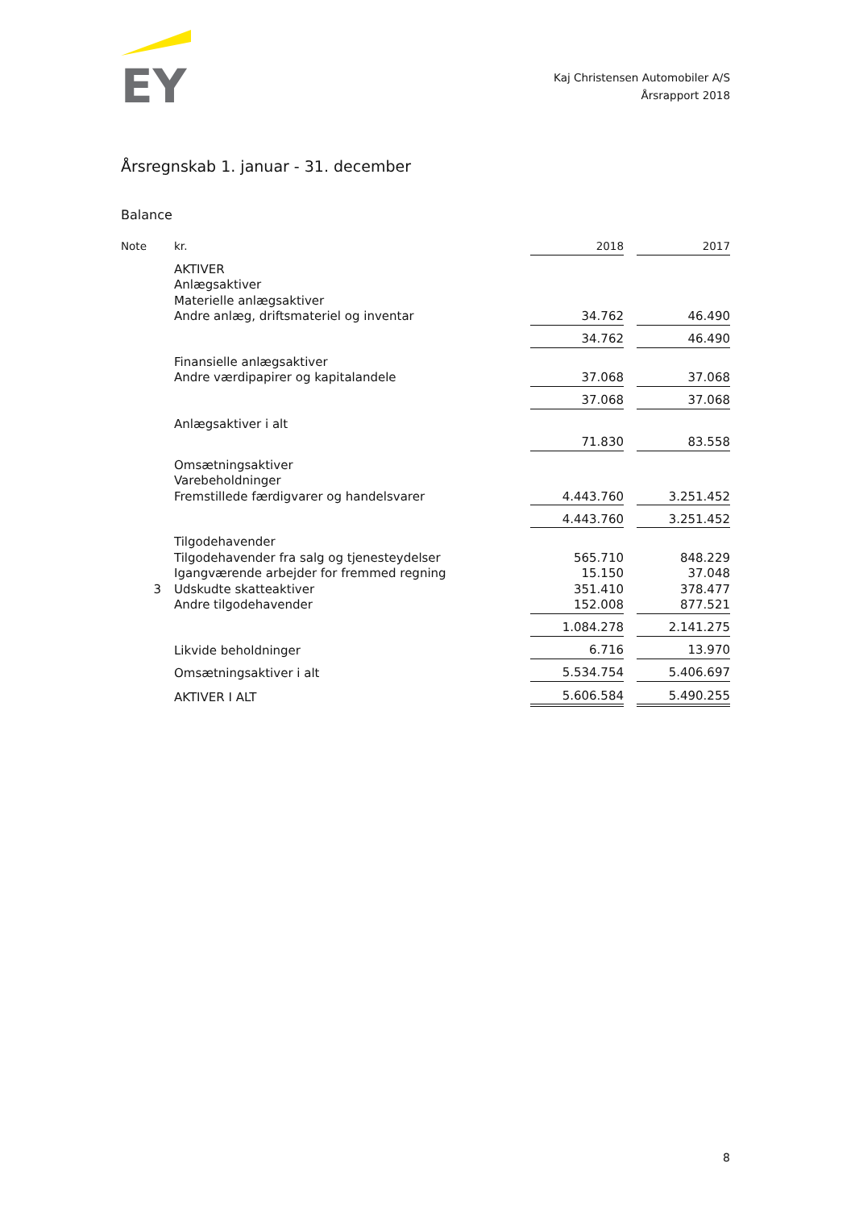EY
Kaj Christensen Automobiler A/S
Årsrapport 2018
Årsregnskab 1. januar - 31. december
Balance
| Note | kr. | 2018 | | 2017 |
| --- | --- | --- | --- | --- |
| | AKTIVER | | | |
| | Anlægsaktiver | | | |
| | Materielle anlægsaktiver | | | |
| | Andre anlæg, driftsmateriel og inventar | 34.762 | | 46.490 |
| | | 34.762 | | 46.490 |
| | Finansielle anlægsaktiver | | | |
| | Andre værdipapirer og kapitalandele | 37.068 | | 37.068 |
| | | 37.068 | | 37.068 |
| | Anlægsaktiver i alt | 71.830 | | 83.558 |
| | Omsætningsaktiver | | | |
| | Varebeholdninger | | | |
| | Fremstillede færdigvarer og handelsvarer | 4.443.760 | | 3.251.452 |
| | | 4.443.760 | | 3.251.452 |
| | Tilgodehavender | | | |
| | Tilgodehavender fra salg og tjenesteydelser | 565.710 | | 848.229 |
| | Igangværende arbejder for fremmed regning | 15.150 | | 37.048 |
| 3 | Udskudte skatteaktiver | 351.410 | | 378.477 |
| | Andre tilgodehavender | 152.008 | | 877.521 |
| | | 1.084.278 | | 2.141.275 |
| | Likvide beholdninger | 6.716 | | 13.970 |
| | Omsætningsaktiver i alt | 5.534.754 | | 5.406.697 |
| | AKTIVER I ALT | 5.606.584 | | 5.490.255 |
8